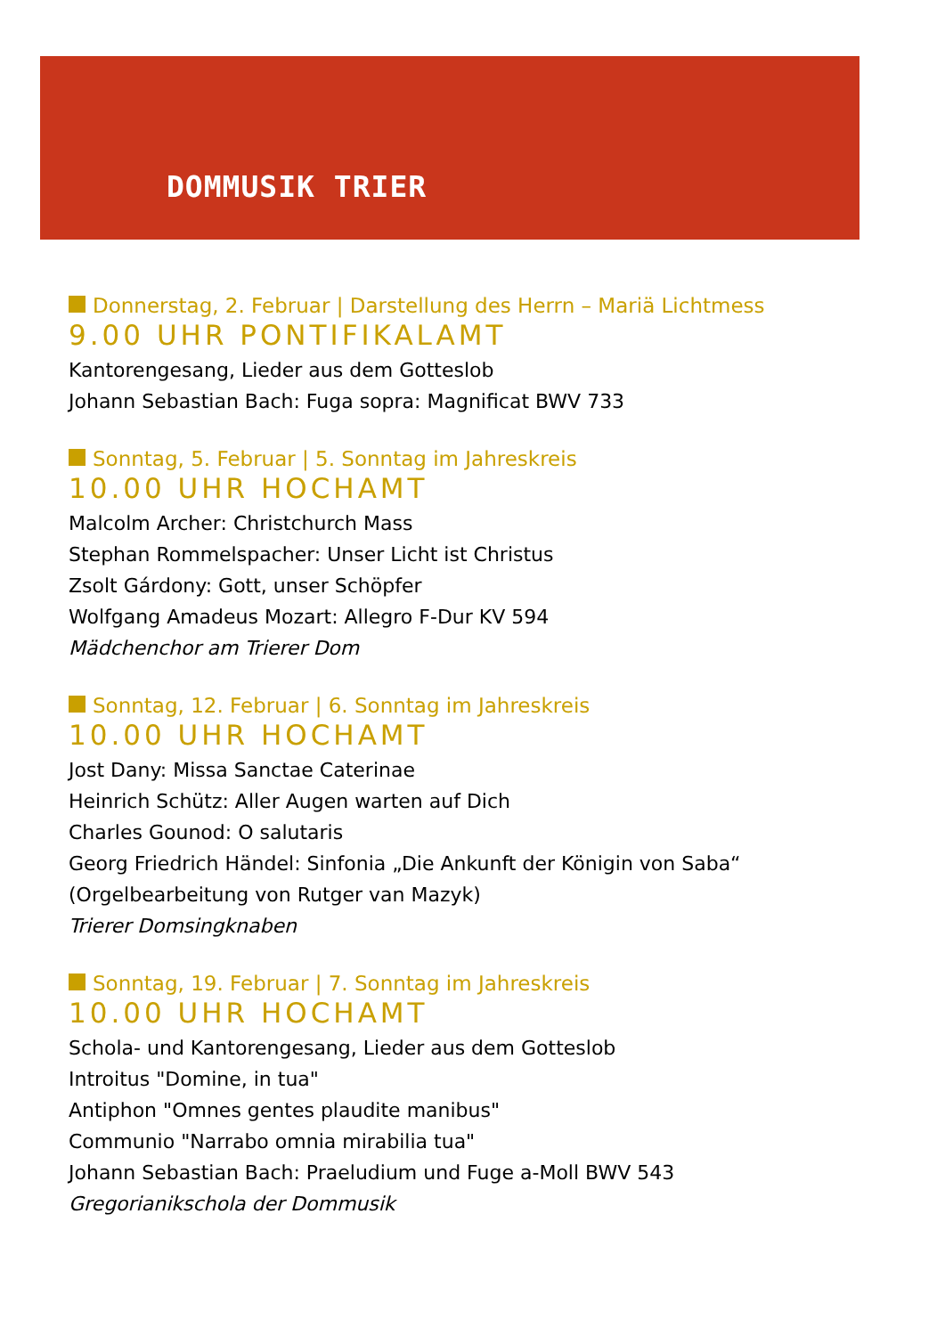DOMMUSIK TRIER
Donnerstag, 2. Februar | Darstellung des Herrn – Mariä Lichtmess
9.00 UHR PONTIFIKALAMT
Kantorengesang, Lieder aus dem Gotteslob
Johann Sebastian Bach: Fuga sopra: Magnificat BWV 733
Sonntag, 5. Februar | 5. Sonntag im Jahreskreis
10.00 UHR HOCHAMT
Malcolm Archer: Christchurch Mass
Stephan Rommelspacher: Unser Licht ist Christus
Zsolt Gárdony: Gott, unser Schöpfer
Wolfgang Amadeus Mozart: Allegro F-Dur KV 594
Mädchenchor am Trierer Dom
Sonntag, 12. Februar | 6. Sonntag im Jahreskreis
10.00 UHR HOCHAMT
Jost Dany: Missa Sanctae Caterinae
Heinrich Schütz: Aller Augen warten auf Dich
Charles Gounod: O salutaris
Georg Friedrich Händel: Sinfonia „Die Ankunft der Königin von Saba“
(Orgelbearbeitung von Rutger van Mazyk)
Trierer Domsingknaben
Sonntag, 19. Februar | 7. Sonntag im Jahreskreis
10.00 UHR HOCHAMT
Schola- und Kantorengesang, Lieder aus dem Gotteslob
Introitus "Domine, in tua"
Antiphon "Omnes gentes plaudite manibus"
Communio "Narrabo omnia mirabilia tua"
Johann Sebastian Bach: Praeludium und Fuge a-Moll BWV 543
Gregorianikschola der Dommusik